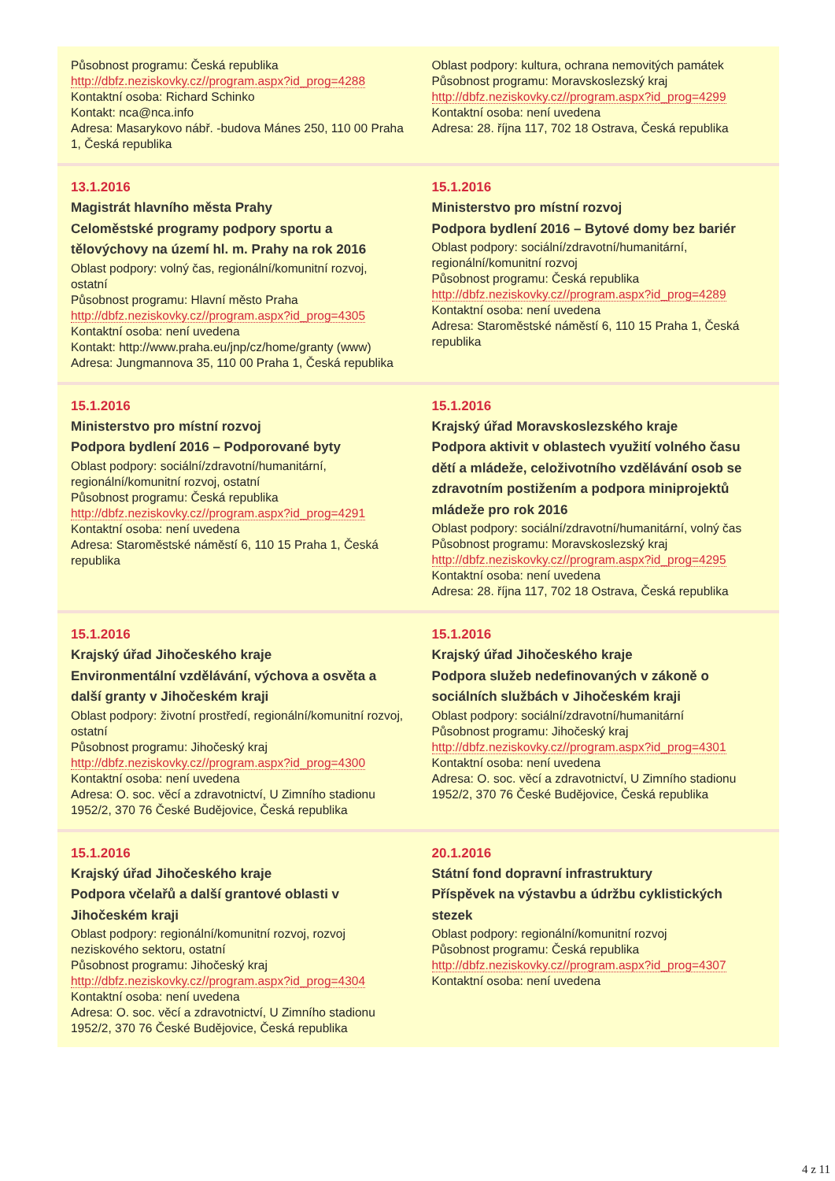| Působnost programu: Česká republika http://dbfz.neziskovky.cz//program.aspx?id_prog=4288 Kontaktní osoba: Richard Schinko Kontakt: nca@nca.info Adresa: Masarykovo nábř. -budova Mánes 250, 110 00 Praha 1, Česká republika | Oblast podpory: kultura, ochrana nemovitých památek Působnost programu: Moravskoslezský kraj http://dbfz.neziskovky.cz//program.aspx?id_prog=4299 Kontaktní osoba: není uvedena Adresa: 28. října 117, 702 18 Ostrava, Česká republika |
| 13.1.2016 Magistrát hlavního města Prahy Celoměstské programy podpory sportu a tělovýchovy na území hl. m. Prahy na rok 2016 Oblast podpory: volný čas, regionální/komunitní rozvoj, ostatní Působnost programu: Hlavní město Praha http://dbfz.neziskovky.cz//program.aspx?id_prog=4305 Kontaktní osoba: není uvedena Kontakt: http://www.praha.eu/jnp/cz/home/granty (www) Adresa: Jungmannova 35, 110 00 Praha 1, Česká republika | 15.1.2016 Ministerstvo pro místní rozvoj Podpora bydlení 2016 – Bytové domy bez bariér Oblast podpory: sociální/zdravotní/humanitární, regionální/komunitní rozvoj Působnost programu: Česká republika http://dbfz.neziskovky.cz//program.aspx?id_prog=4289 Kontaktní osoba: není uvedena Adresa: Staroměstské náměstí 6, 110 15 Praha 1, Česká republika |
| 15.1.2016 Ministerstvo pro místní rozvoj Podpora bydlení 2016 – Podporované byty Oblast podpory: sociální/zdravotní/humanitární, regionální/komunitní rozvoj, ostatní Působnost programu: Česká republika http://dbfz.neziskovky.cz//program.aspx?id_prog=4291 Kontaktní osoba: není uvedena Adresa: Staroměstské náměstí 6, 110 15 Praha 1, Česká republika | 15.1.2016 Krajský úřad Moravskoslezského kraje Podpora aktivit v oblastech využití volného času dětí a mládeže, celoživotního vzdělávání osob se zdravotním postižením a podpora miniprojektů mládeže pro rok 2016 Oblast podpory: sociální/zdravotní/humanitární, volný čas Působnost programu: Moravskoslezský kraj http://dbfz.neziskovky.cz//program.aspx?id_prog=4295 Kontaktní osoba: není uvedena Adresa: 28. října 117, 702 18 Ostrava, Česká republika |
| 15.1.2016 Krajský úřad Jihočeského kraje Environmentální vzdělávání, výchova a osvěta a další granty v Jihočeském kraji Oblast podpory: životní prostředí, regionální/komunitní rozvoj, ostatní Působnost programu: Jihočeský kraj http://dbfz.neziskovky.cz//program.aspx?id_prog=4300 Kontaktní osoba: není uvedena Adresa: O. soc. věcí a zdravotnictví, U Zimního stadionu 1952/2, 370 76 České Budějovice, Česká republika | 15.1.2016 Krajský úřad Jihočeského kraje Podpora služeb nedefinovaných v zákoně o sociálních službách v Jihočeském kraji Oblast podpory: sociální/zdravotní/humanitární Působnost programu: Jihočeský kraj http://dbfz.neziskovky.cz//program.aspx?id_prog=4301 Kontaktní osoba: není uvedena Adresa: O. soc. věcí a zdravotnictví, U Zimního stadionu 1952/2, 370 76 České Budějovice, Česká republika |
| 15.1.2016 Krajský úřad Jihočeského kraje Podpora včelařů a další grantové oblasti v Jihočeském kraji Oblast podpory: regionální/komunitní rozvoj, rozvoj neziskového sektoru, ostatní Působnost programu: Jihočeský kraj http://dbfz.neziskovky.cz//program.aspx?id_prog=4304 Kontaktní osoba: není uvedena Adresa: O. soc. věcí a zdravotnictví, U Zimního stadionu 1952/2, 370 76 České Budějovice, Česká republika | 20.1.2016 Státní fond dopravní infrastruktury Příspěvek na výstavbu a údržbu cyklistických stezek Oblast podpory: regionální/komunitní rozvoj Působnost programu: Česká republika http://dbfz.neziskovky.cz//program.aspx?id_prog=4307 Kontaktní osoba: není uvedena |
4 z 11